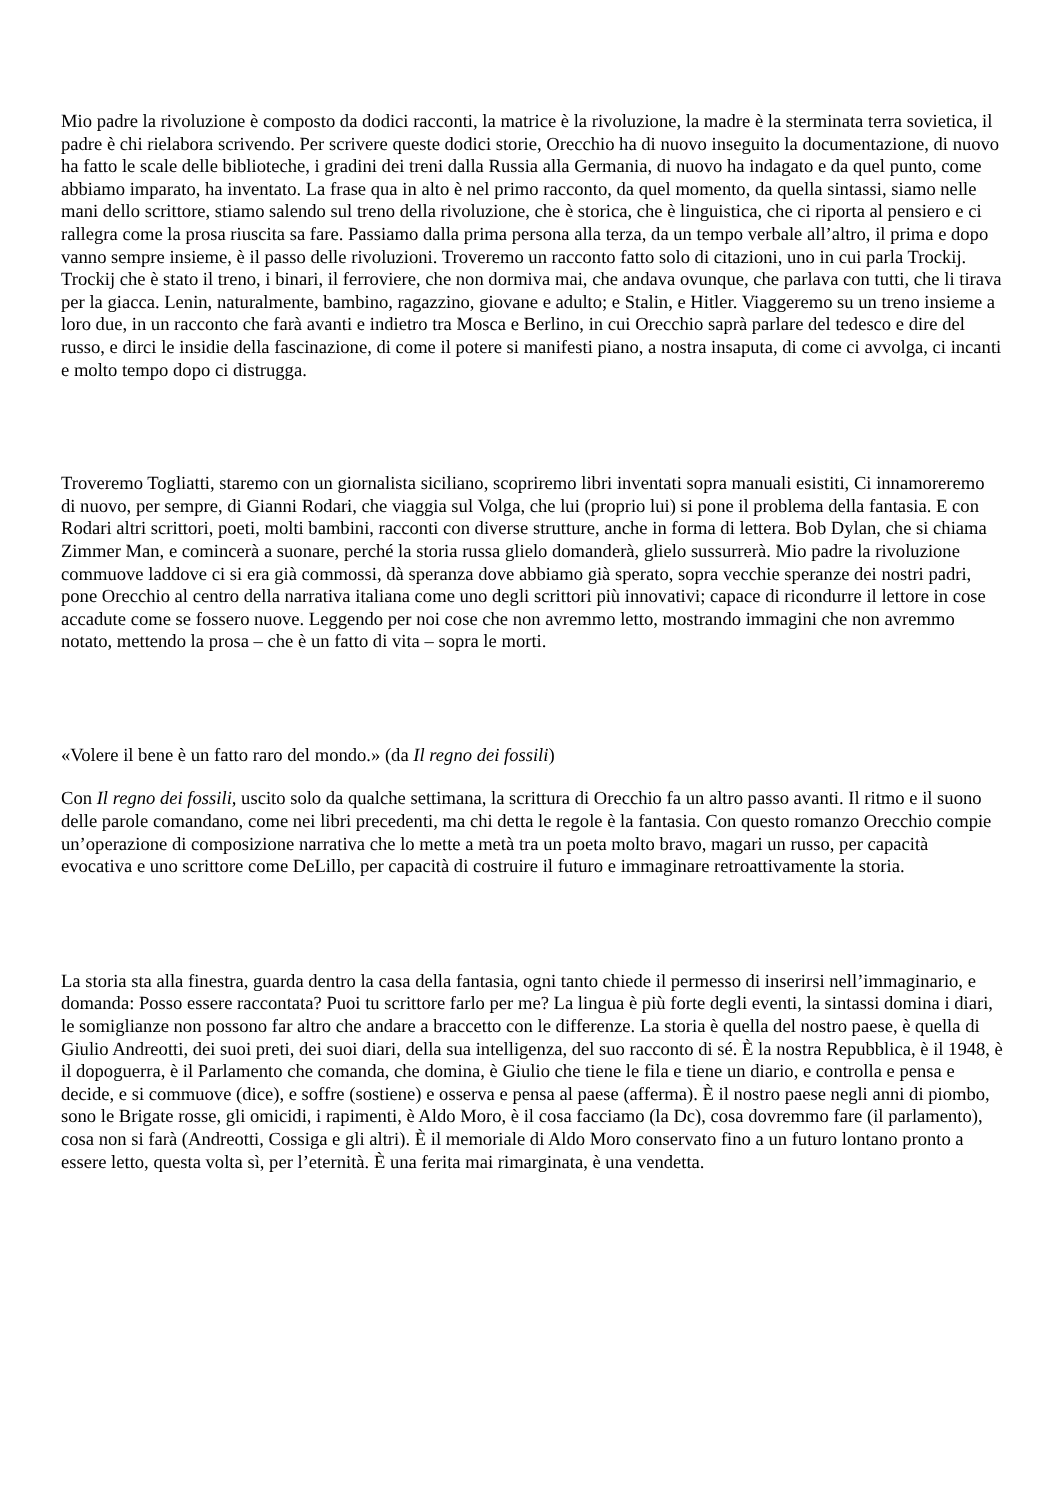Mio padre la rivoluzione è composto da dodici racconti, la matrice è la rivoluzione, la madre è la sterminata terra sovietica, il padre è chi rielabora scrivendo. Per scrivere queste dodici storie, Orecchio ha di nuovo inseguito la documentazione, di nuovo ha fatto le scale delle biblioteche, i gradini dei treni dalla Russia alla Germania, di nuovo ha indagato e da quel punto, come abbiamo imparato, ha inventato. La frase qua in alto è nel primo racconto, da quel momento, da quella sintassi, siamo nelle mani dello scrittore, stiamo salendo sul treno della rivoluzione, che è storica, che è linguistica, che ci riporta al pensiero e ci rallegra come la prosa riuscita sa fare. Passiamo dalla prima persona alla terza, da un tempo verbale all’altro, il prima e dopo vanno sempre insieme, è il passo delle rivoluzioni. Troveremo un racconto fatto solo di citazioni, uno in cui parla Trockij. Trockij che è stato il treno, i binari, il ferroviere, che non dormiva mai, che andava ovunque, che parlava con tutti, che li tirava per la giacca. Lenin, naturalmente, bambino, ragazzino, giovane e adulto; e Stalin, e Hitler. Viaggeremo su un treno insieme a loro due, in un racconto che farà avanti e indietro tra Mosca e Berlino, in cui Orecchio saprà parlare del tedesco e dire del russo, e dirci le insidie della fascinazione, di come il potere si manifesti piano, a nostra insaputa, di come ci avvolga, ci incanti e molto tempo dopo ci distrugga.
Troveremo Togliatti, staremo con un giornalista siciliano, scopriremo libri inventati sopra manuali esistiti, Ci innamoreremo di nuovo, per sempre, di Gianni Rodari, che viaggia sul Volga, che lui (proprio lui) si pone il problema della fantasia. E con Rodari altri scrittori, poeti, molti bambini, racconti con diverse strutture, anche in forma di lettera. Bob Dylan, che si chiama Zimmer Man, e comincerà a suonare, perché la storia russa glielo domanderà, glielo sussurrerà. Mio padre la rivoluzione commuove laddove ci si era già commossi, dà speranza dove abbiamo già sperato, sopra vecchie speranze dei nostri padri, pone Orecchio al centro della narrativa italiana come uno degli scrittori più innovativi; capace di ricondurre il lettore in cose accadute come se fossero nuove. Leggendo per noi cose che non avremmo letto, mostrando immagini che non avremmo notato, mettendo la prosa – che è un fatto di vita – sopra le morti.
«Volere il bene è un fatto raro del mondo.» (da Il regno dei fossili)
Con Il regno dei fossili, uscito solo da qualche settimana, la scrittura di Orecchio fa un altro passo avanti. Il ritmo e il suono delle parole comandano, come nei libri precedenti, ma chi detta le regole è la fantasia. Con questo romanzo Orecchio compie un’operazione di composizione narrativa che lo mette a metà tra un poeta molto bravo, magari un russo, per capacità evocativa e uno scrittore come DeLillo, per capacità di costruire il futuro e immaginare retroattivamente la storia.
La storia sta alla finestra, guarda dentro la casa della fantasia, ogni tanto chiede il permesso di inserirsi nell’immaginario, e domanda: Posso essere raccontata? Puoi tu scrittore farlo per me? La lingua è più forte degli eventi, la sintassi domina i diari, le somiglianze non possono far altro che andare a braccetto con le differenze. La storia è quella del nostro paese, è quella di Giulio Andreotti, dei suoi preti, dei suoi diari, della sua intelligenza, del suo racconto di sé. È la nostra Repubblica, è il 1948, è il dopoguerra, è il Parlamento che comanda, che domina, è Giulio che tiene le fila e tiene un diario, e controlla e pensa e decide, e si commuove (dice), e soffre (sostiene) e osserva e pensa al paese (afferma). È il nostro paese negli anni di piombo, sono le Brigate rosse, gli omicidi, i rapimenti, è Aldo Moro, è il cosa facciamo (la Dc), cosa dovremmo fare (il parlamento), cosa non si farà (Andreotti, Cossiga e gli altri). È il memoriale di Aldo Moro conservato fino a un futuro lontano pronto a essere letto, questa volta sì, per l’eternità. È una ferita mai rimarginata, è una vendetta.